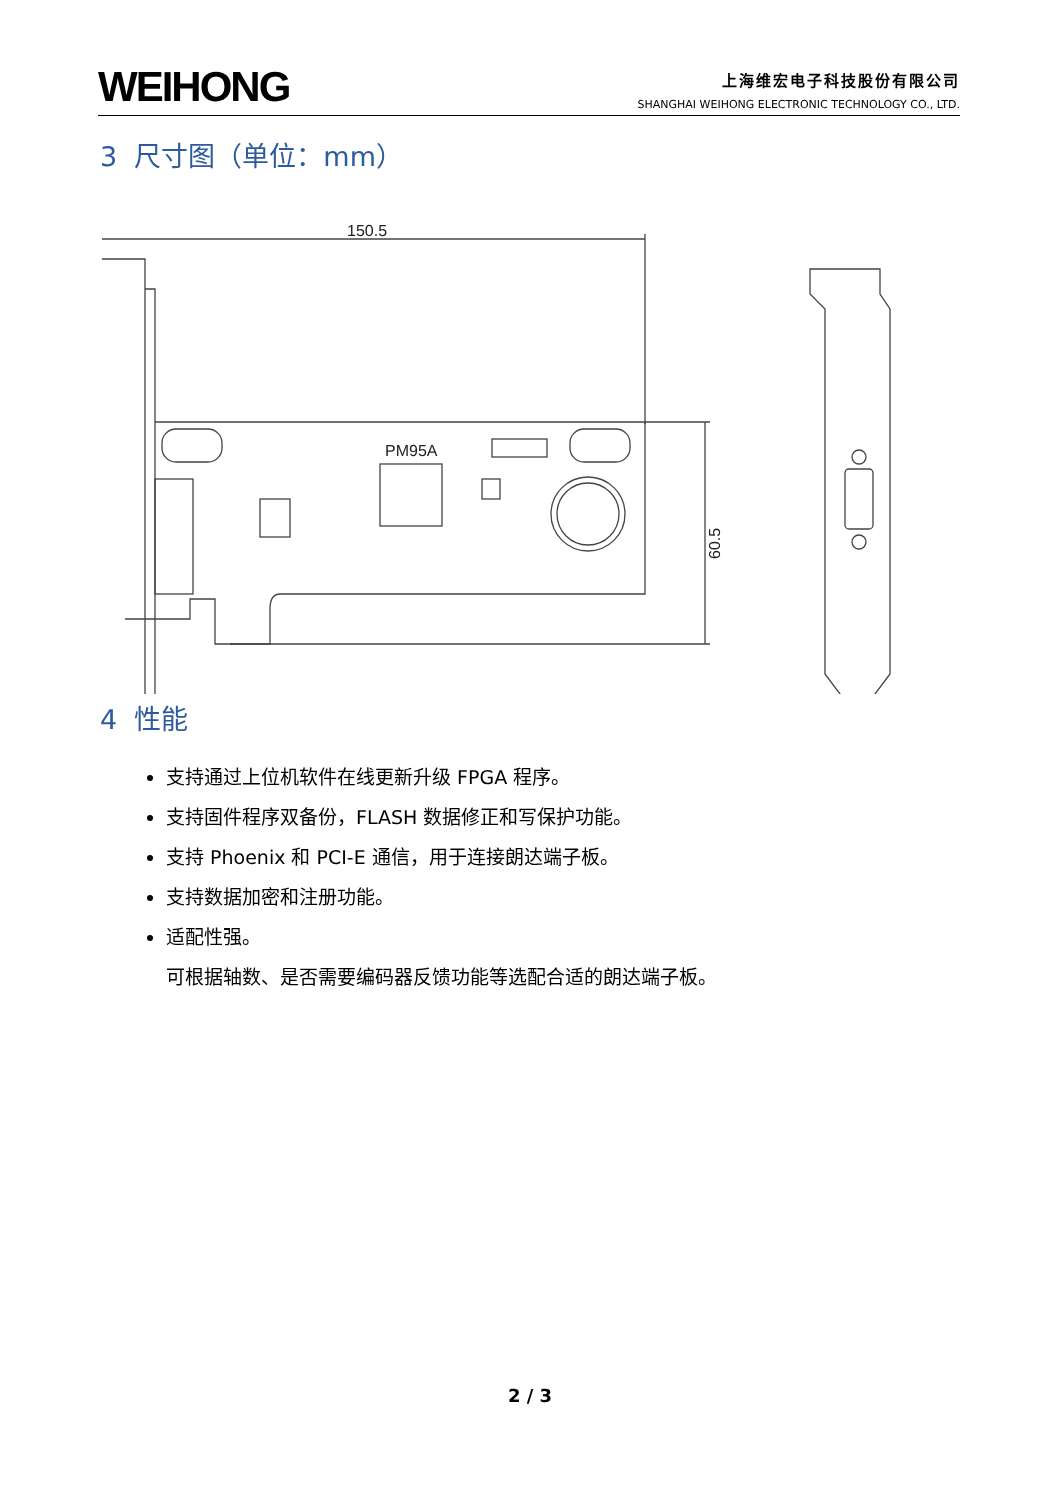WEIHONG
上海维宏电子科技股份有限公司
SHANGHAI WEIHONG ELECTRONIC TECHNOLOGY CO., LTD.
3 尺寸图（单位：mm）
150.5
PM95A
60.5
4 性能
支持通过上位机软件在线更新升级 FPGA 程序。
支持固件程序双备份，FLASH 数据修正和写保护功能。
支持 Phoenix 和 PCI-E 通信，用于连接朗达端子板。
支持数据加密和注册功能。
适配性强。
可根据轴数、是否需要编码器反馈功能等选配合适的朗达端子板。
2 / 3